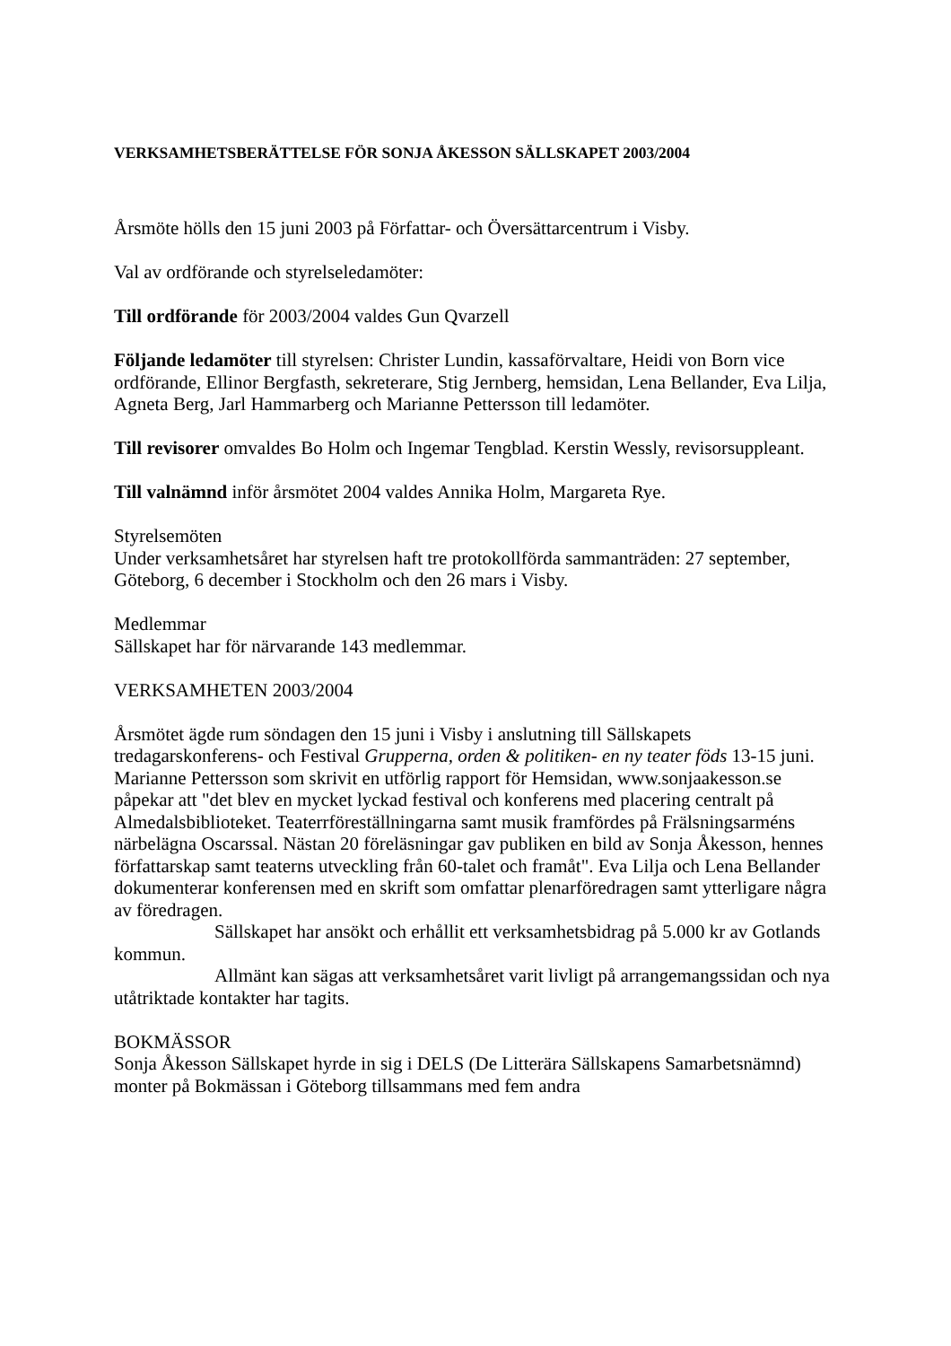VERKSAMHETSBERÄTTELSE FÖR SONJA ÅKESSON SÄLLSKAPET 2003/2004
Årsmöte hölls den 15 juni 2003 på Författar- och Översättarcentrum i Visby.
Val av ordförande och styrelseledamöter:
Till ordförande för 2003/2004 valdes Gun Qvarzell
Följande ledamöter till styrelsen: Christer Lundin, kassaförvaltare, Heidi von Born vice ordförande, Ellinor Bergfasth, sekreterare, Stig Jernberg, hemsidan, Lena Bellander, Eva Lilja, Agneta Berg, Jarl Hammarberg och Marianne Pettersson till ledamöter.
Till revisorer omvaldes Bo Holm och Ingemar Tengblad. Kerstin Wessly, revisorsuppleant.
Till valnämnd inför årsmötet 2004 valdes Annika Holm, Margareta Rye.
Styrelsemöten
Under verksamhetsåret har styrelsen haft tre protokollförda sammanträden: 27 september, Göteborg, 6 december i Stockholm och den 26 mars i Visby.
Medlemmar
Sällskapet har för närvarande 143 medlemmar.
VERKSAMHETEN 2003/2004
Årsmötet ägde rum söndagen den 15 juni i Visby i anslutning till Sällskapets tredagarskonferens- och Festival Grupperna, orden & politiken- en ny teater föds 13-15 juni. Marianne Pettersson som skrivit en utförlig rapport för Hemsidan, www.sonjaakesson.se påpekar att "det blev en mycket lyckad festival och konferens med placering centralt på Almedalsbiblioteket. Teaterrföreställningarna samt musik framfördes på Frälsningsarméns närbelägna Oscarssal. Nästan 20 föreläsningar gav publiken en bild av Sonja Åkesson, hennes författarskap samt teaterns utveckling från 60-talet och framåt". Eva Lilja och Lena Bellander dokumenterar konferensen med en skrift som omfattar plenarföredragen samt ytterligare några av föredragen.
Sällskapet har ansökt och erhållit ett verksamhetsbidrag på 5.000 kr av Gotlands kommun.
Allmänt kan sägas att verksamhetsåret varit livligt på arrangemangssidan och nya utåtriktade kontakter har tagits.
BOKMÄSSOR
Sonja Åkesson Sällskapet hyrde in sig i DELS (De Litterära Sällskapens Samarbetsnämnd) monter på Bokmässan i Göteborg tillsammans med fem andra